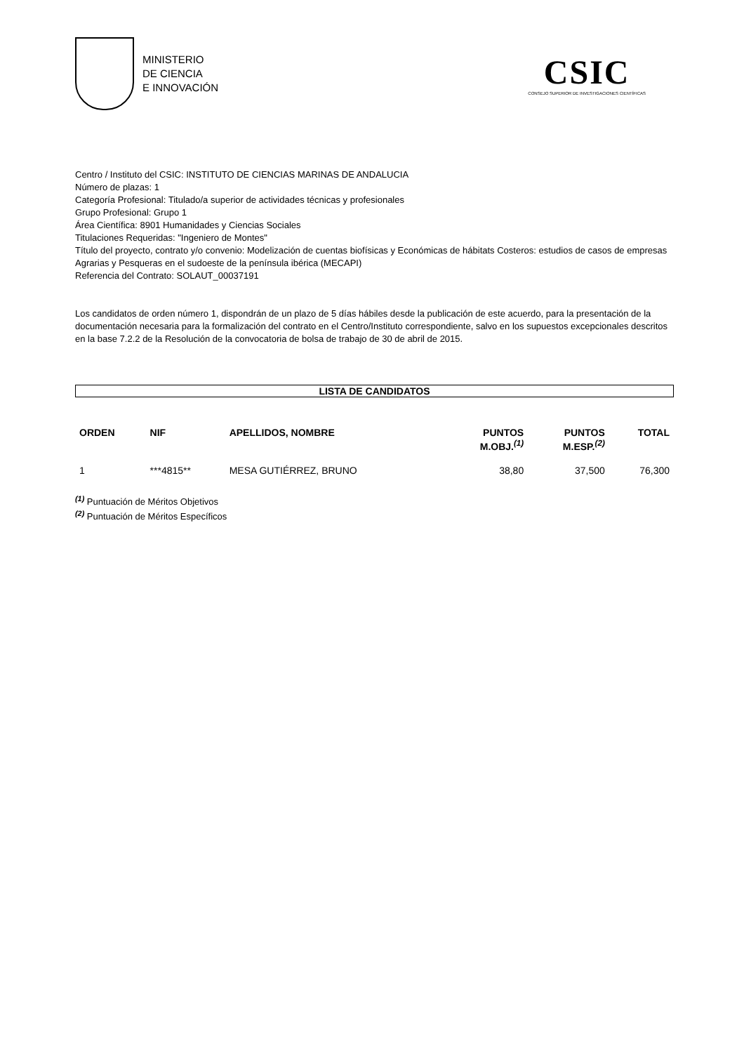MINISTERIO
DE CIENCIA
E INNOVACIÓN
CSIC
CONSEJO SUPERIOR DE INVESTIGACIONES CIENTÍFICAS
Centro / Instituto del CSIC: INSTITUTO DE CIENCIAS MARINAS DE ANDALUCIA
Número de plazas: 1
Categoría Profesional: Titulado/a superior de actividades técnicas y profesionales
Grupo Profesional: Grupo 1
Área Científica: 8901 Humanidades y Ciencias Sociales
Titulaciones Requeridas: "Ingeniero de Montes"
Título del proyecto, contrato y/o convenio: Modelización de cuentas biofísicas y Económicas de hábitats Costeros: estudios de casos de empresas Agrarias y Pesqueras en el sudoeste de la península ibérica (MECAPI)
Referencia del Contrato: SOLAUT_00037191
Los candidatos de orden número 1, dispondrán de un plazo de 5 días hábiles desde la publicación de este acuerdo, para la presentación de la documentación necesaria para la formalización del contrato en el Centro/Instituto correspondiente, salvo en los supuestos excepcionales descritos en la base 7.2.2 de la Resolución de la convocatoria de bolsa de trabajo de 30 de abril de 2015.
LISTA DE CANDIDATOS
| ORDEN | NIF | APELLIDOS, NOMBRE | PUNTOS M.OBJ.<sup>(1)</sup> | PUNTOS M.ESP.<sup>(2)</sup> | TOTAL |
| --- | --- | --- | --- | --- | --- |
| 1 | ***4815** | MESA GUTIÉRREZ, BRUNO | 38,80 | 37,500 | 76,300 |
<sup>(1)</sup> Puntuación de Méritos Objetivos
<sup>(2)</sup> Puntuación de Méritos Específicos